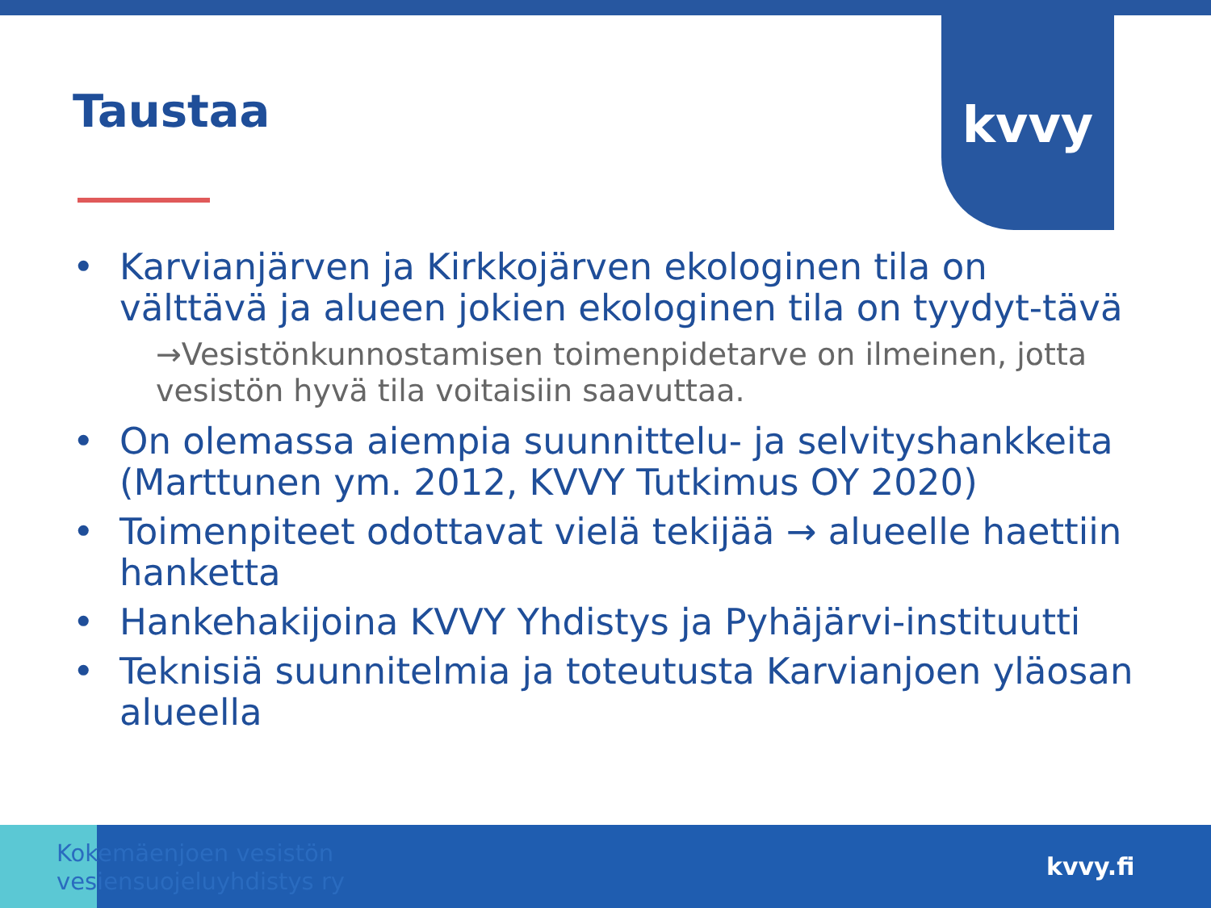kvvy
Taustaa
• Karvianjärven ja Kirkkojärven ekologinen tila on välttävä ja alueen jokien ekologinen tila on tyydyt-tävä
→Vesistönkunnostamisen toimenpidetarve on ilmeinen, jotta vesistön hyvä tila voitaisiin saavuttaa.
• On olemassa aiempia suunnittelu- ja selvityshankkeita (Marttunen ym. 2012, KVVY Tutkimus OY 2020)
• Toimenpiteet odottavat vielä tekijää → alueelle haettiin hanketta
• Hankehakijoina KVVY Yhdistys ja Pyhäjärvi-instituutti
• Teknisiä suunnitelmia ja toteutusta Karvianjoen yläosan alueella
Kokemäenjoen vesistön
vesiensuojeluyhdistys ry
kvvy.fi